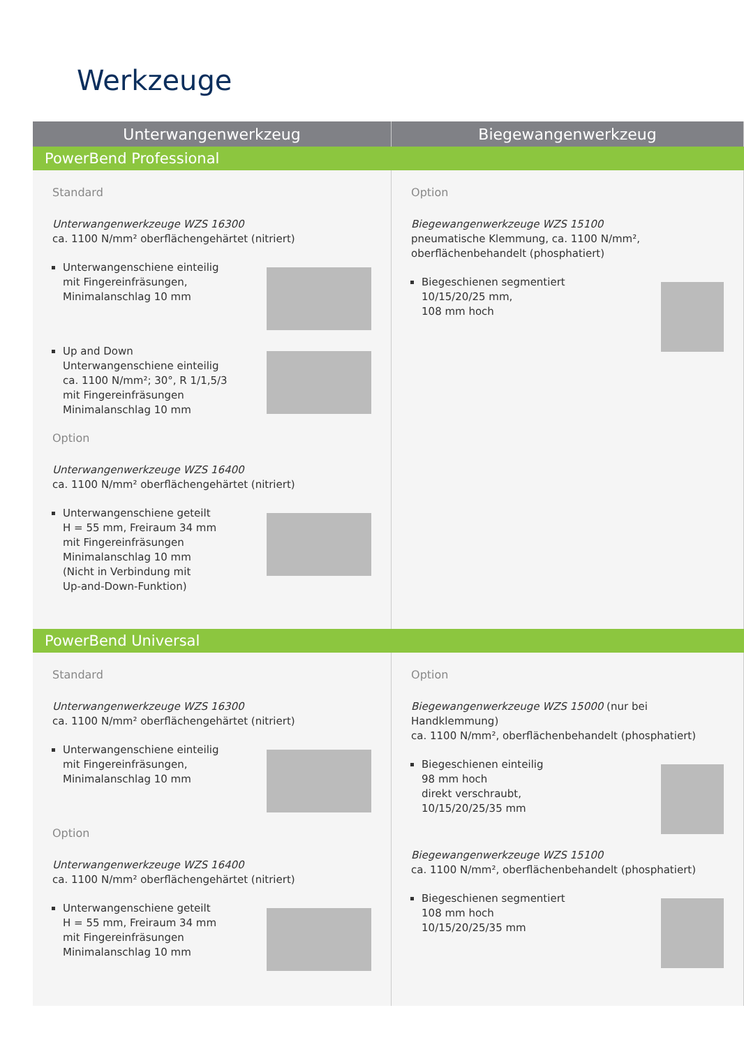Werkzeuge
| Unterwangenwerkzeug | Biegewangenwerkzeug |
| --- | --- |
| PowerBend Professional | |
| Standard Unterwangenwerkzeuge WZS 16300 ca. 1100 N/mm² oberflächengehärtet (nitriert) Unterwangenschiene einteilig mit Fingereinfräsungen, Minimalanschlag 10 mm Up and Down Unterwangenschiene einteilig ca. 1100 N/mm²; 30°, R 1/1,5/3 mit Fingereinfräsungen Minimalanschlag 10 mm Option Unterwangenwerkzeuge WZS 16400 ca. 1100 N/mm² oberflächengehärtet (nitriert) Unterwangenschiene geteilt H = 55 mm, Freiraum 34 mm mit Fingereinfräsungen Minimalanschlag 10 mm (Nicht in Verbindung mit Up-and-Down-Funktion) | Option Biegewangenwerkzeuge WZS 15100 pneumatische Klemmung, ca. 1100 N/mm², oberflächenbehandelt (phosphatiert) Biegeschienen segmentiert 10/15/20/25 mm, 108 mm hoch |
| PowerBend Universal | |
| Standard Unterwangenwerkzeuge WZS 16300 ca. 1100 N/mm² oberflächengehärtet (nitriert) Unterwangenschiene einteilig mit Fingereinfräsungen, Minimalanschlag 10 mm Option Unterwangenwerkzeuge WZS 16400 ca. 1100 N/mm² oberflächengehärtet (nitriert) Unterwangenschiene geteilt H = 55 mm, Freiraum 34 mm mit Fingereinfräsungen Minimalanschlag 10 mm | Option Biegewangenwerkzeuge WZS 15000 (nur bei Handklemmung) ca. 1100 N/mm², oberflächenbehandelt (phosphatiert) Biegeschienen einteilig 98 mm hoch direkt verschraubt, 10/15/20/25/35 mm Biegewangenwerkzeuge WZS 15100 ca. 1100 N/mm², oberflächenbehandelt (phosphatiert) Biegeschienen segmentiert 108 mm hoch 10/15/20/25/35 mm |